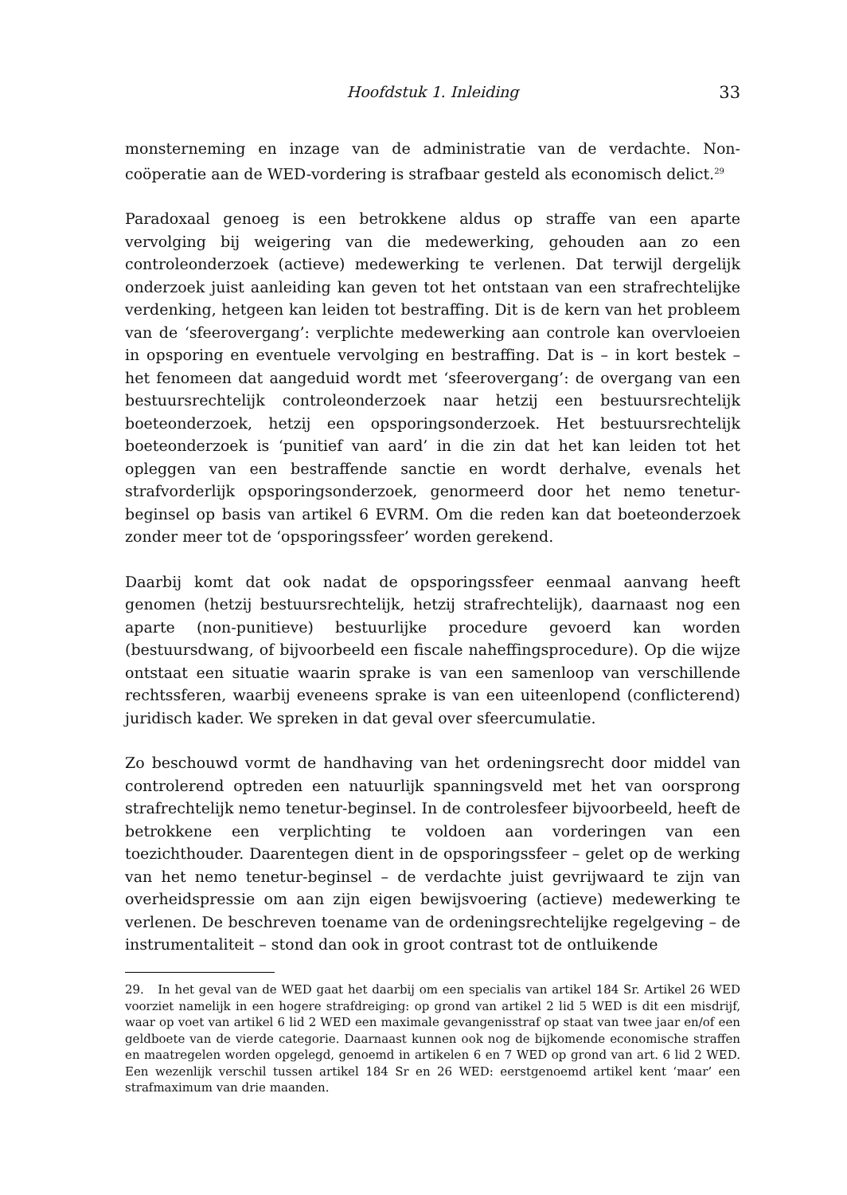Hoofdstuk 1. Inleiding 33
monsterneming en inzage van de administratie van de verdachte. Non-coöperatie aan de WED-vordering is strafbaar gesteld als economisch delict.<sup>29</sup>
Paradoxaal genoeg is een betrokkene aldus op straffe van een aparte vervolging bij weigering van die medewerking, gehouden aan zo een controleonderzoek (actieve) medewerking te verlenen. Dat terwijl dergelijk onderzoek juist aanleiding kan geven tot het ontstaan van een strafrechtelijke verdenking, hetgeen kan leiden tot bestraffing. Dit is de kern van het probleem van de ‘sfeerovergang’: verplichte medewerking aan controle kan overvloeien in opsporing en eventuele vervolging en bestraffing. Dat is – in kort bestek – het fenomeen dat aangeduid wordt met ‘sfeerovergang’: de overgang van een bestuursrechtelijk controleonderzoek naar hetzij een bestuursrechtelijk boeteonderzoek, hetzij een opsporingsonderzoek. Het bestuursrechtelijk boeteonderzoek is ‘punitief van aard’ in die zin dat het kan leiden tot het opleggen van een bestraffende sanctie en wordt derhalve, evenals het strafvorderlijk opsporingsonderzoek, genormeerd door het nemo tenetur-beginsel op basis van artikel 6 EVRM. Om die reden kan dat boeteonderzoek zonder meer tot de ‘opsporingssfeer’ worden gerekend.
Daarbij komt dat ook nadat de opsporingssfeer eenmaal aanvang heeft genomen (hetzij bestuursrechtelijk, hetzij strafrechtelijk), daarnaast nog een aparte (non-punitieve) bestuurlijke procedure gevoerd kan worden (bestuursdwang, of bijvoorbeeld een fiscale naheffingsprocedure). Op die wijze ontstaat een situatie waarin sprake is van een samenloop van verschillende rechtssferen, waarbij eveneens sprake is van een uiteenlopend (conflicterend) juridisch kader. We spreken in dat geval over sfeercumulatie.
Zo beschouwd vormt de handhaving van het ordeningsrecht door middel van controlerend optreden een natuurlijk spanningsveld met het van oorsprong strafrechtelijk nemo tenetur-beginsel. In de controlesfeer bijvoorbeeld, heeft de betrokkene een verplichting te voldoen aan vorderingen van een toezichthouder. Daarentegen dient in de opsporingssfeer – gelet op de werking van het nemo tenetur-beginsel – de verdachte juist gevrijwaard te zijn van overheidspressie om aan zijn eigen bewijsvoering (actieve) medewerking te verlenen. De beschreven toename van de ordeningsrechtelijke regelgeving – de instrumentaliteit – stond dan ook in groot contrast tot de ontluikende
29. In het geval van de WED gaat het daarbij om een specialis van artikel 184 Sr. Artikel 26 WED voorziet namelijk in een hogere strafdreiging: op grond van artikel 2 lid 5 WED is dit een misdrijf, waar op voet van artikel 6 lid 2 WED een maximale gevangenisstraf op staat van twee jaar en/of een geldboete van de vierde categorie. Daarnaast kunnen ook nog de bijkomende economische straffen en maatregelen worden opgelegd, genoemd in artikelen 6 en 7 WED op grond van art. 6 lid 2 WED. Een wezenlijk verschil tussen artikel 184 Sr en 26 WED: eerstgenoemd artikel kent ‘maar’ een strafmaximum van drie maanden.